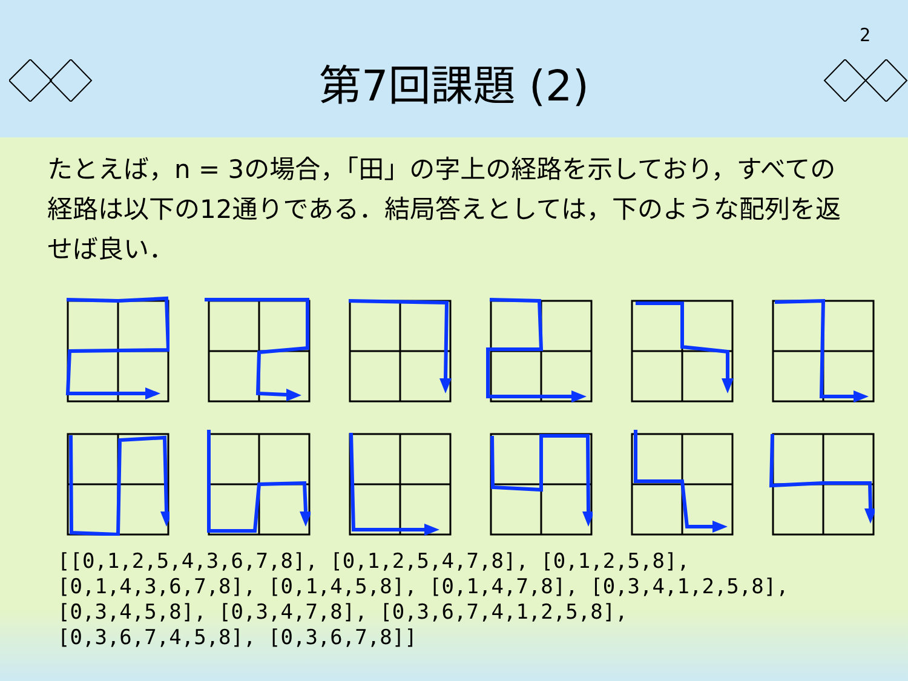2
第7回課題 (2)
たとえば，n = 3の場合，「田」の字上の経路を示しており，すべての経路は以下の12通りである．結局答えとしては，下のような配列を返せば良い．
[[0,1,2,5,4,3,6,7,8], [0,1,2,5,4,7,8], [0,1,2,5,8],
[0,1,4,3,6,7,8], [0,1,4,5,8], [0,1,4,7,8], [0,3,4,1,2,5,8],
[0,3,4,5,8], [0,3,4,7,8], [0,3,6,7,4,1,2,5,8],
[0,3,6,7,4,5,8], [0,3,6,7,8]]